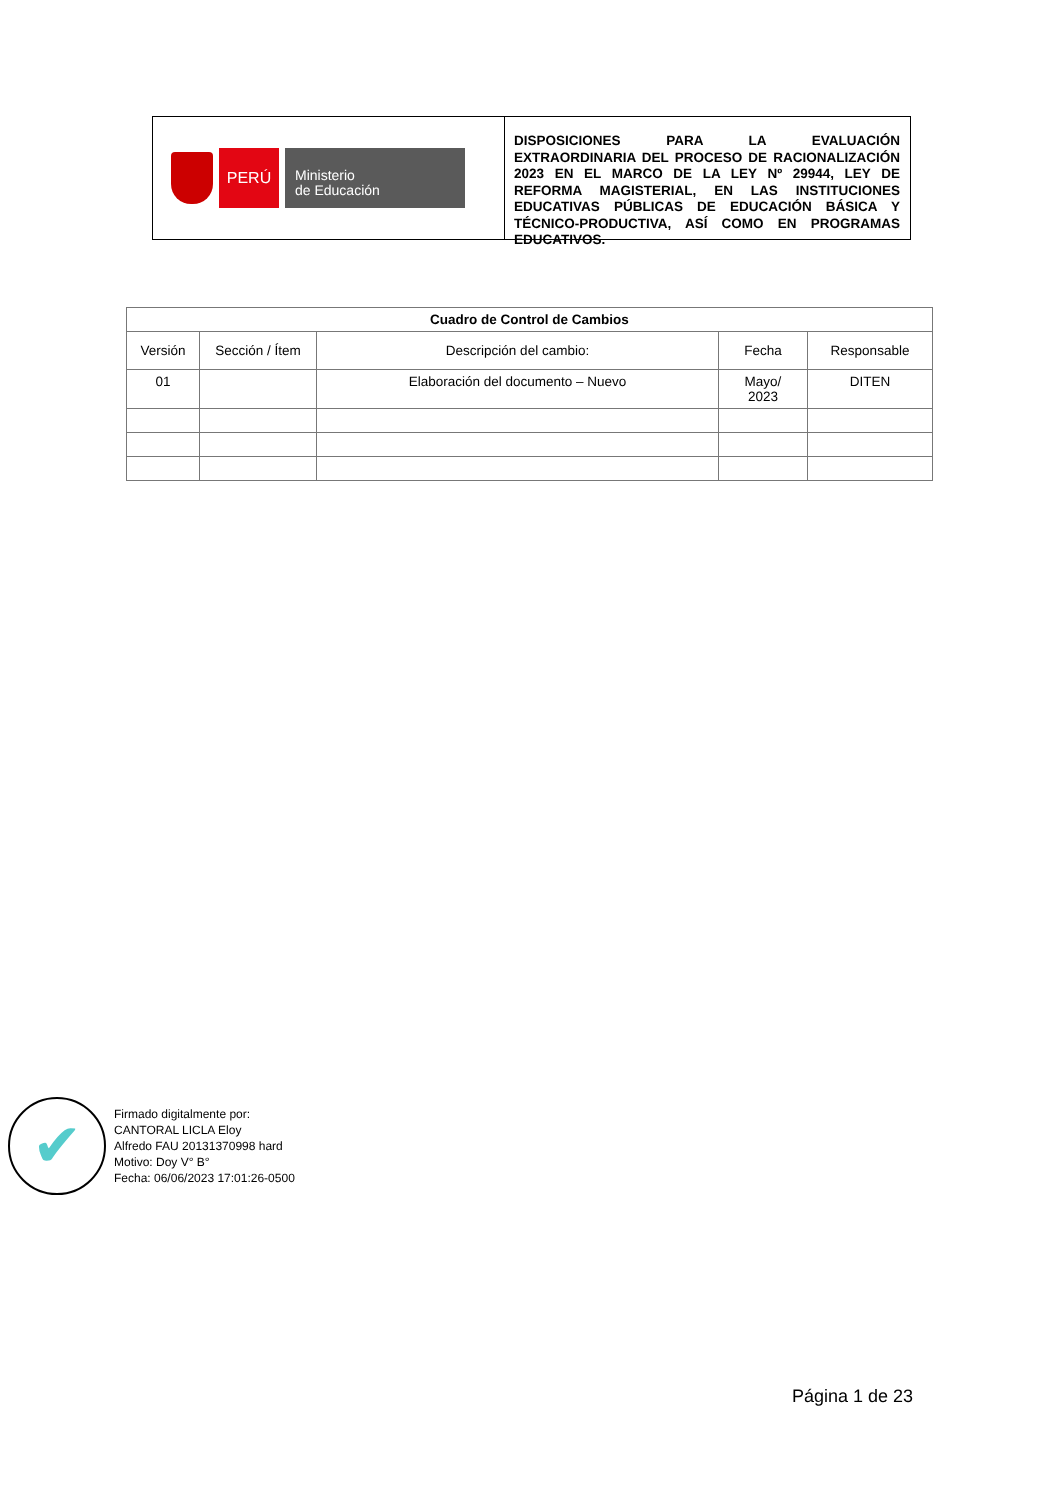PERÚ
Ministerio
de Educación
DISPOSICIONES PARA LA EVALUACIÓN EXTRAORDINARIA DEL PROCESO DE RACIONALIZACIÓN 2023 EN EL MARCO DE LA LEY Nº 29944, LEY DE REFORMA MAGISTERIAL, EN LAS INSTITUCIONES EDUCATIVAS PÚBLICAS DE EDUCACIÓN BÁSICA Y TÉCNICO-PRODUCTIVA, ASÍ COMO EN PROGRAMAS EDUCATIVOS.
| Cuadro de Control de Cambios | | | | |
| --- | --- | --- | --- | --- |
| Versión | Sección / Ítem | Descripción del cambio: | Fecha | Responsable |
| 01 | | Elaboración del documento – Nuevo | Mayo/ 2023 | DITEN |
✔
Firmado digitalmente por:
CANTORAL LICLA Eloy
Alfredo FAU 20131370998 hard
Motivo: Doy V° B°
Fecha: 06/06/2023 17:01:26-0500
Página 1 de 23